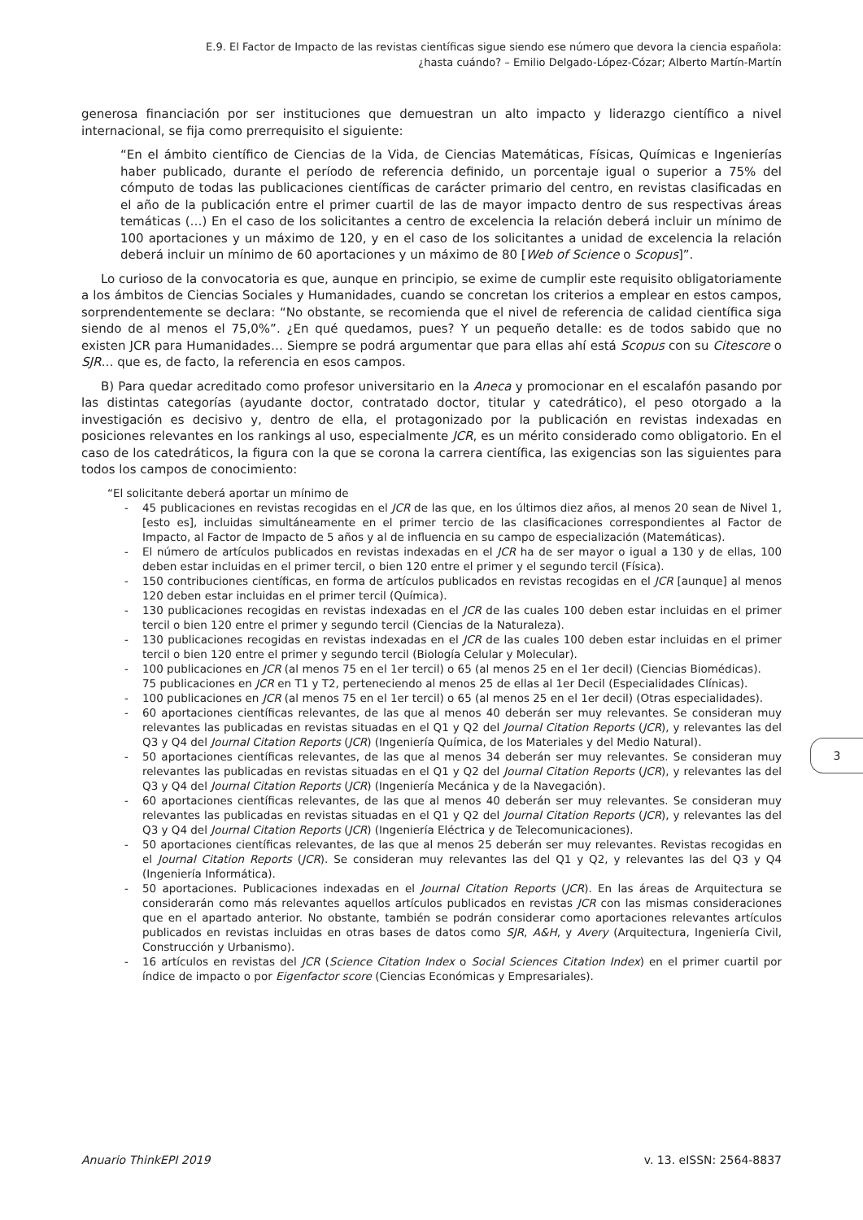E.9. El Factor de Impacto de las revistas científicas sigue siendo ese número que devora la ciencia española: ¿hasta cuándo? – Emilio Delgado-López-Cózar; Alberto Martín-Martín
generosa financiación por ser instituciones que demuestran un alto impacto y liderazgo científico a nivel internacional, se fija como prerrequisito el siguiente:
“En el ámbito científico de Ciencias de la Vida, de Ciencias Matemáticas, Físicas, Químicas e Ingenierías haber publicado, durante el período de referencia definido, un porcentaje igual o superior a 75% del cómputo de todas las publicaciones científicas de carácter primario del centro, en revistas clasificadas en el año de la publicación entre el primer cuartil de las de mayor impacto dentro de sus respectivas áreas temáticas (…) En el caso de los solicitantes a centro de excelencia la relación deberá incluir un mínimo de 100 aportaciones y un máximo de 120, y en el caso de los solicitantes a unidad de excelencia la relación deberá incluir un mínimo de 60 aportaciones y un máximo de 80 [Web of Science o Scopus]”.
Lo curioso de la convocatoria es que, aunque en principio, se exime de cumplir este requisito obligatoriamente a los ámbitos de Ciencias Sociales y Humanidades, cuando se concretan los criterios a emplear en estos campos, sorprendentemente se declara: “No obstante, se recomienda que el nivel de referencia de calidad científica siga siendo de al menos el 75,0%”. ¿En qué quedamos, pues? Y un pequeño detalle: es de todos sabido que no existen JCR para Humanidades… Siempre se podrá argumentar que para ellas ahí está Scopus con su Citescore o SJR… que es, de facto, la referencia en esos campos.
B) Para quedar acreditado como profesor universitario en la Aneca y promocionar en el escalafón pasando por las distintas categorías (ayudante doctor, contratado doctor, titular y catedrático), el peso otorgado a la investigación es decisivo y, dentro de ella, el protagonizado por la publicación en revistas indexadas en posiciones relevantes en los rankings al uso, especialmente JCR, es un mérito considerado como obligatorio. En el caso de los catedráticos, la figura con la que se corona la carrera científica, las exigencias son las siguientes para todos los campos de conocimiento:
“El solicitante deberá aportar un mínimo de
- 45 publicaciones en revistas recogidas en el JCR de las que, en los últimos diez años, al menos 20 sean de Nivel 1, [esto es], incluidas simultáneamente en el primer tercio de las clasificaciones correspondientes al Factor de Impacto, al Factor de Impacto de 5 años y al de influencia en su campo de especialización (Matemáticas).
- El número de artículos publicados en revistas indexadas en el JCR ha de ser mayor o igual a 130 y de ellas, 100 deben estar incluidas en el primer tercil, o bien 120 entre el primer y el segundo tercil (Física).
- 150 contribuciones científicas, en forma de artículos publicados en revistas recogidas en el JCR [aunque] al menos 120 deben estar incluidas en el primer tercil (Química).
- 130 publicaciones recogidas en revistas indexadas en el JCR de las cuales 100 deben estar incluidas en el primer tercil o bien 120 entre el primer y segundo tercil (Ciencias de la Naturaleza).
- 130 publicaciones recogidas en revistas indexadas en el JCR de las cuales 100 deben estar incluidas en el primer tercil o bien 120 entre el primer y segundo tercil (Biología Celular y Molecular).
- 100 publicaciones en JCR (al menos 75 en el 1er tercil) o 65 (al menos 25 en el 1er decil) (Ciencias Biomédicas).
75 publicaciones en JCR en T1 y T2, perteneciendo al menos 25 de ellas al 1er Decil (Especialidades Clínicas).
- 100 publicaciones en JCR (al menos 75 en el 1er tercil) o 65 (al menos 25 en el 1er decil) (Otras especialidades).
- 60 aportaciones científicas relevantes, de las que al menos 40 deberán ser muy relevantes. Se consideran muy relevantes las publicadas en revistas situadas en el Q1 y Q2 del Journal Citation Reports (JCR), y relevantes las del Q3 y Q4 del Journal Citation Reports (JCR) (Ingeniería Química, de los Materiales y del Medio Natural).
- 50 aportaciones científicas relevantes, de las que al menos 34 deberán ser muy relevantes. Se consideran muy relevantes las publicadas en revistas situadas en el Q1 y Q2 del Journal Citation Reports (JCR), y relevantes las del Q3 y Q4 del Journal Citation Reports (JCR) (Ingeniería Mecánica y de la Navegación).
- 60 aportaciones científicas relevantes, de las que al menos 40 deberán ser muy relevantes. Se consideran muy relevantes las publicadas en revistas situadas en el Q1 y Q2 del Journal Citation Reports (JCR), y relevantes las del Q3 y Q4 del Journal Citation Reports (JCR) (Ingeniería Eléctrica y de Telecomunicaciones).
- 50 aportaciones científicas relevantes, de las que al menos 25 deberán ser muy relevantes. Revistas recogidas en el Journal Citation Reports (JCR). Se consideran muy relevantes las del Q1 y Q2, y relevantes las del Q3 y Q4 (Ingeniería Informática).
- 50 aportaciones. Publicaciones indexadas en el Journal Citation Reports (JCR). En las áreas de Arquitectura se considerarán como más relevantes aquellos artículos publicados en revistas JCR con las mismas consideraciones que en el apartado anterior. No obstante, también se podrán considerar como aportaciones relevantes artículos publicados en revistas incluidas en otras bases de datos como SJR, A&H, y Avery (Arquitectura, Ingeniería Civil, Construcción y Urbanismo).
- 16 artículos en revistas del JCR (Science Citation Index o Social Sciences Citation Index) en el primer cuartil por índice de impacto o por Eigenfactor score (Ciencias Económicas y Empresariales).
3
Anuario ThinkEPI 2019 v. 13. eISSN: 2564-8837